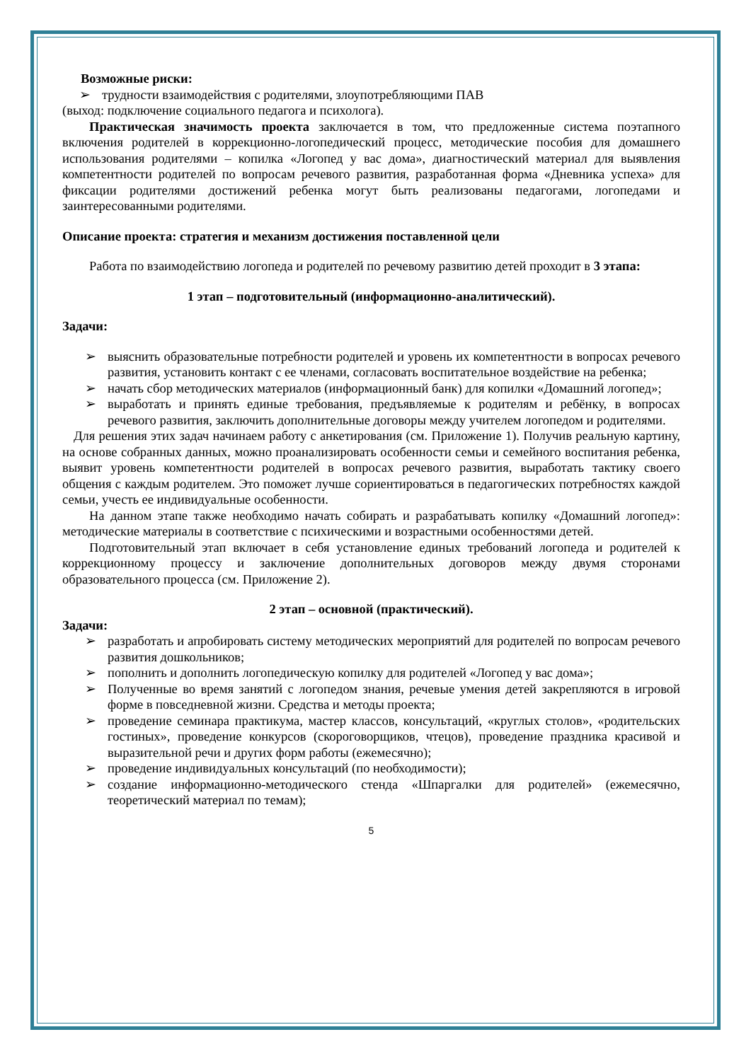Возможные риски:
➢ трудности взаимодействия с родителями, злоупотребляющими ПАВ
(выход: подключение социального педагога и психолога).
Практическая значимость проекта заключается в том, что предложенные система поэтапного включения родителей в коррекционно-логопедический процесс, методические пособия для домашнего использования родителями – копилка «Логопед у вас дома», диагностический материал для выявления компетентности родителей по вопросам речевого развития, разработанная форма «Дневника успеха» для фиксации родителями достижений ребенка могут быть реализованы педагогами, логопедами и заинтересованными родителями.
Описание проекта: стратегия и механизм достижения поставленной цели
Работа по взаимодействию логопеда и родителей по речевому развитию детей проходит в 3 этапа:
1 этап – подготовительный (информационно-аналитический).
Задачи:
➢ выяснить образовательные потребности родителей и уровень их компетентности в вопросах речевого развития, установить контакт с ее членами, согласовать воспитательное воздействие на ребенка;
➢ начать сбор методических материалов (информационный банк) для копилки «Домашний логопед»;
➢ выработать и принять единые требования, предъявляемые к родителям и ребёнку, в вопросах речевого развития, заключить дополнительные договоры между учителем логопедом и родителями.
Для решения этих задач начинаем работу с анкетирования (см. Приложение 1). Получив реальную картину, на основе собранных данных, можно проанализировать особенности семьи и семейного воспитания ребенка, выявит уровень компетентности родителей в вопросах речевого развития, выработать тактику своего общения с каждым родителем. Это поможет лучше сориентироваться в педагогических потребностях каждой семьи, учесть ее индивидуальные особенности.
На данном этапе также необходимо начать собирать и разрабатывать копилку «Домашний логопед»: методические материалы в соответствие с психическими и возрастными особенностями детей.
Подготовительный этап включает в себя установление единых требований логопеда и родителей к коррекционному процессу и заключение дополнительных договоров между двумя сторонами образовательного процесса (см. Приложение 2).
2 этап – основной (практический).
Задачи:
➢ разработать и апробировать систему методических мероприятий для родителей по вопросам речевого развития дошкольников;
➢ пополнить и дополнить логопедическую копилку для родителей «Логопед у вас дома»;
➢ Полученные во время занятий с логопедом знания, речевые умения детей закрепляются в игровой форме в повседневной жизни. Средства и методы проекта;
➢ проведение семинара практикума, мастер классов, консультаций, «круглых столов», «родительских гостиных», проведение конкурсов (скороговорщиков, чтецов), проведение праздника красивой и выразительной речи и других форм работы (ежемесячно);
➢ проведение индивидуальных консультаций (по необходимости);
➢ создание информационно-методического стенда «Шпаргалки для родителей» (ежемесячно, теоретический материал по темам);
5